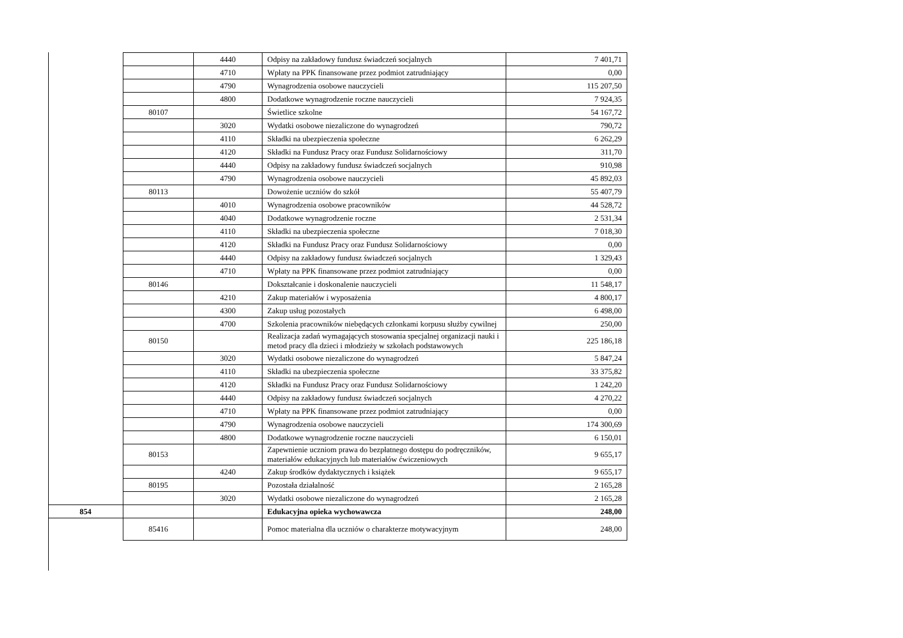| | | 4440 | Odpisy na zakładowy fundusz świadczeń socjalnych | 7 401,71 |
| | | 4710 | Wpłaty na PPK finansowane przez podmiot zatrudniający | 0,00 |
| | | 4790 | Wynagrodzenia osobowe nauczycieli | 115 207,50 |
| | | 4800 | Dodatkowe wynagrodzenie roczne nauczycieli | 7 924,35 |
| | 80107 | | Świetlice szkolne | 54 167,72 |
| | | 3020 | Wydatki osobowe niezaliczone do wynagrodzeń | 790,72 |
| | | 4110 | Składki na ubezpieczenia społeczne | 6 262,29 |
| | | 4120 | Składki na Fundusz Pracy oraz Fundusz Solidarnościowy | 311,70 |
| | | 4440 | Odpisy na zakładowy fundusz świadczeń socjalnych | 910,98 |
| | | 4790 | Wynagrodzenia osobowe nauczycieli | 45 892,03 |
| | 80113 | | Dowożenie uczniów do szkół | 55 407,79 |
| | | 4010 | Wynagrodzenia osobowe pracowników | 44 528,72 |
| | | 4040 | Dodatkowe wynagrodzenie roczne | 2 531,34 |
| | | 4110 | Składki na ubezpieczenia społeczne | 7 018,30 |
| | | 4120 | Składki na Fundusz Pracy oraz Fundusz Solidarnościowy | 0,00 |
| | | 4440 | Odpisy na zakładowy fundusz świadczeń socjalnych | 1 329,43 |
| | | 4710 | Wpłaty na PPK finansowane przez podmiot zatrudniający | 0,00 |
| | 80146 | | Dokształcanie i doskonalenie nauczycieli | 11 548,17 |
| | | 4210 | Zakup materiałów i wyposażenia | 4 800,17 |
| | | 4300 | Zakup usług pozostałych | 6 498,00 |
| | | 4700 | Szkolenia pracowników niebędących członkami korpusu służby cywilnej | 250,00 |
| | 80150 | | Realizacja zadań wymagających stosowania specjalnej organizacji nauki i metod pracy dla dzieci i młodzieży w szkołach podstawowych | 225 186,18 |
| | | 3020 | Wydatki osobowe niezaliczone do wynagrodzeń | 5 847,24 |
| | | 4110 | Składki na ubezpieczenia społeczne | 33 375,82 |
| | | 4120 | Składki na Fundusz Pracy oraz Fundusz Solidarnościowy | 1 242,20 |
| | | 4440 | Odpisy na zakładowy fundusz świadczeń socjalnych | 4 270,22 |
| | | 4710 | Wpłaty na PPK finansowane przez podmiot zatrudniający | 0,00 |
| | | 4790 | Wynagrodzenia osobowe nauczycieli | 174 300,69 |
| | | 4800 | Dodatkowe wynagrodzenie roczne nauczycieli | 6 150,01 |
| | 80153 | | Zapewnienie uczniom prawa do bezpłatnego dostępu do podręczników, materiałów edukacyjnych lub materiałów ćwiczeniowych | 9 655,17 |
| | | 4240 | Zakup środków dydaktycznych i książek | 9 655,17 |
| | 80195 | | Pozostała działalność | 2 165,28 |
| | | 3020 | Wydatki osobowe niezaliczone do wynagrodzeń | 2 165,28 |
| 854 | | | Edukacyjna opieka wychowawcza | 248,00 |
| | 85416 | | Pomoc materialna dla uczniów o charakterze motywacyjnym | 248,00 |